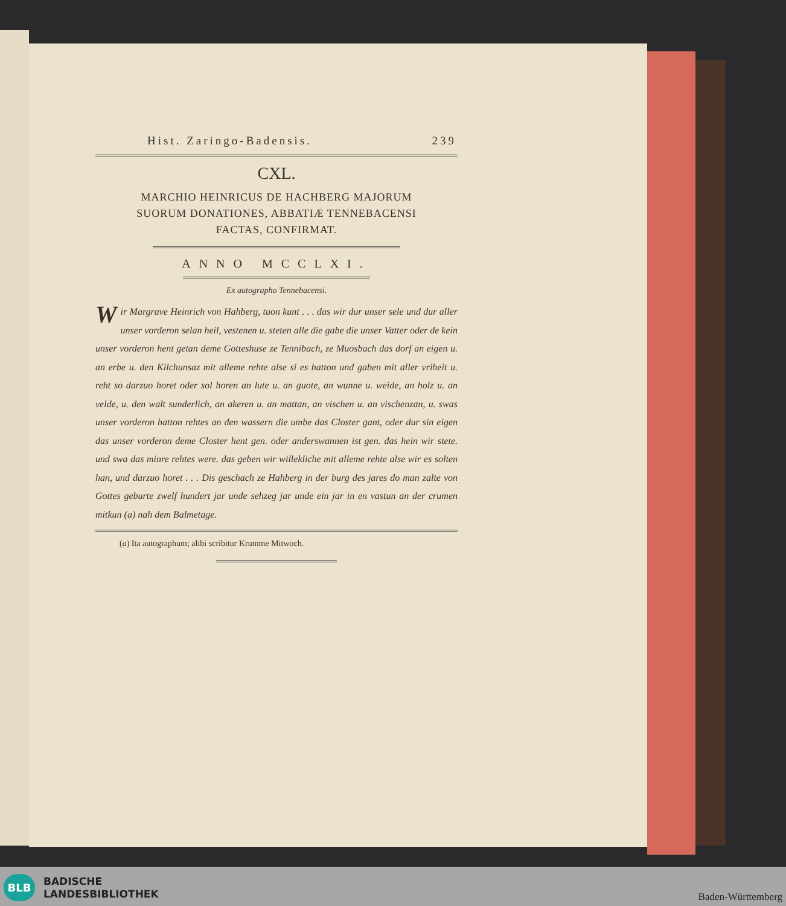Hist. Zaringo-Badensis. 239
CXL.
MARCHIO HEINRICUS DE HACHBERG MAJORUM
SUORUM DONATIONES, ABBATIÆ TENNEBACENSI
FACTAS, CONFIRMAT.
ANNO MCCLXI.
Ex autographo Tennebacensi.
Wir Margrave Heinrich von Hahberg, tuon kunt . . . das wir dur unser sele und dur aller unser vorderon selan heil, vestenen u. steten alle die gabe die unser Vatter oder de kein unser vorderon hent getan deme Gotteshuse ze Tennibach, ze Muosbach das dorf an eigen u. an erbe u. den Kilchunsaz mit alleme rehte alse si es hatton und gaben mit aller vriheit u. reht so darzuo horet oder sol horen an lute u. an guote, an wunne u. weide, an holz u. an velde, u. den walt sunderlich, an akeren u. an mattan, an vischen u. an vischenzan, u. swas unser vorderon hatton rehtes an den wassern die umbe das Closter gant, oder dur sin eigen das unser vorderon deme Closter hent gen. oder anderswannen ist gen. das hein wir stete. und swa das minre rehtes were. das geben wir willekliche mit alleme rehte alse wir es solten han, und darzuo horet . . . Dis geschach ze Hahberg in der burg des jares do man zalte von Gottes geburte zwelf hundert jar unde sehzeg jar unde ein jar in en vastun an der crumen mitkun (a) nah dem Balmetage.
(a) Ita autographum; alibi scribitur Krumme Mitwoch.
BLB
BADISCHE
LANDESBIBLIOTHEK
Baden-Württemberg